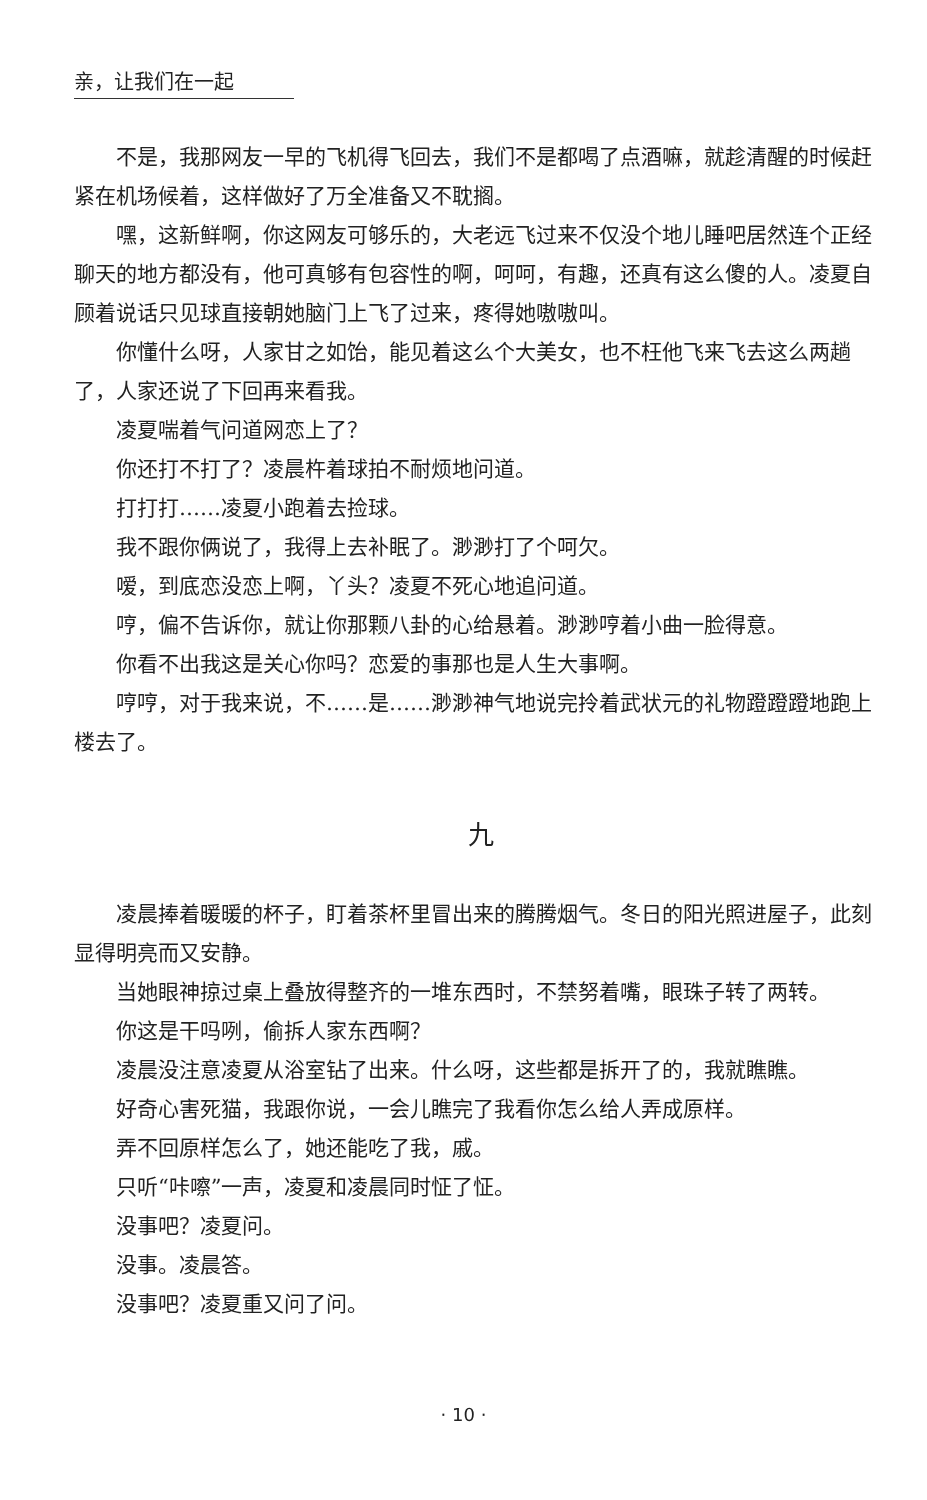亲，让我们在一起
不是，我那网友一早的飞机得飞回去，我们不是都喝了点酒嘛，就趁清醒的时候赶紧在机场候着，这样做好了万全准备又不耽搁。
嘿，这新鲜啊，你这网友可够乐的，大老远飞过来不仅没个地儿睡吧居然连个正经聊天的地方都没有，他可真够有包容性的啊，呵呵，有趣，还真有这么傻的人。凌夏自顾着说话只见球直接朝她脑门上飞了过来，疼得她嗷嗷叫。
你懂什么呀，人家甘之如饴，能见着这么个大美女，也不枉他飞来飞去这么两趟了，人家还说了下回再来看我。
凌夏喘着气问道网恋上了？
你还打不打了？凌晨杵着球拍不耐烦地问道。
打打打……凌夏小跑着去捡球。
我不跟你俩说了，我得上去补眠了。渺渺打了个呵欠。
嗳，到底恋没恋上啊，丫头？凌夏不死心地追问道。
哼，偏不告诉你，就让你那颗八卦的心给悬着。渺渺哼着小曲一脸得意。
你看不出我这是关心你吗？恋爱的事那也是人生大事啊。
哼哼，对于我来说，不……是……渺渺神气地说完拎着武状元的礼物蹬蹬蹬地跑上楼去了。
九
凌晨捧着暖暖的杯子，盯着茶杯里冒出来的腾腾烟气。冬日的阳光照进屋子，此刻显得明亮而又安静。
当她眼神掠过桌上叠放得整齐的一堆东西时，不禁努着嘴，眼珠子转了两转。
你这是干吗咧，偷拆人家东西啊？
凌晨没注意凌夏从浴室钻了出来。什么呀，这些都是拆开了的，我就瞧瞧。
好奇心害死猫，我跟你说，一会儿瞧完了我看你怎么给人弄成原样。
弄不回原样怎么了，她还能吃了我，戚。
只听“咔嚓”一声，凌夏和凌晨同时怔了怔。
没事吧？凌夏问。
没事。凌晨答。
没事吧？凌夏重又问了问。
· 10 ·